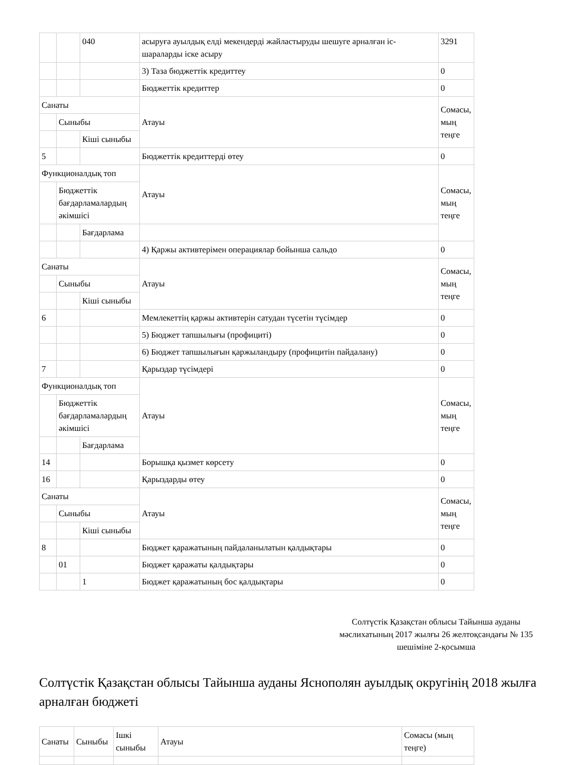| | | 040 | асыруға ауылдық елді мекендерді жайластыруды шешуге арналған іс-шараларды іске асыру | 3291 |
| | | | 3) Таза бюджеттік кредиттеу | 0 |
| | | | Бюджеттік кредиттер | 0 |
| Санаты | | | Атауы | Сомасы, мың теңге |
| | Сыныбы | | | |
| | | Кіші сыныбы | | |
| 5 | | | Бюджеттік кредиттерді өтеу | 0 |
| Функционалдық топ | | | Атауы | Сомасы, мың теңге |
| | Бюджеттік бағдарламалардың әкімшісі | | | |
| | | Бағдарлама | | |
| | | | 4) Қаржы активтерімен операциялар бойынша сальдо | 0 |
| Санаты | | | Атауы | Сомасы, мың теңге |
| | Сыныбы | | | |
| | | Кіші сыныбы | | |
| 6 | | | Мемлекеттің қаржы активтерін сатудан түсетін түсімдер | 0 |
| | | | 5) Бюджет тапшылығы (профициті) | 0 |
| | | | 6) Бюджет тапшылығын қаржыландыру (профицитін пайдалану) | 0 |
| 7 | | | Қарыздар түсімдері | 0 |
| Функционалдық топ | | | Атауы | Сомасы, мың теңге |
| | Бюджеттік бағдарламалардың әкімшісі | | | |
| | | Бағдарлама | | |
| 14 | | | Борышқа қызмет көрсету | 0 |
| 16 | | | Қарыздарды өтеу | 0 |
| Санаты | | | Атауы | Сомасы, мың теңге |
| | Сыныбы | | | |
| | | Кіші сыныбы | | |
| 8 | | | Бюджет қаражатының пайдаланылатын қалдықтары | 0 |
| | 01 | | Бюджет қаражаты қалдықтары | 0 |
| | | 1 | Бюджет қаражатының бос қалдықтары | 0 |
Солтүстік Қазақстан облысы Тайынша ауданы мәслихатының 2017 жылғы 26 желтоқсандағы № 135 шешіміне 2-қосымша
Солтүстік Қазақстан облысы Тайынша ауданы Яснополян ауылдық округінің 2018 жылға арналған бюджеті
| Санаты | Сыныбы | Ішкі сыныбы | Атауы | Сомасы (мың теңге) |